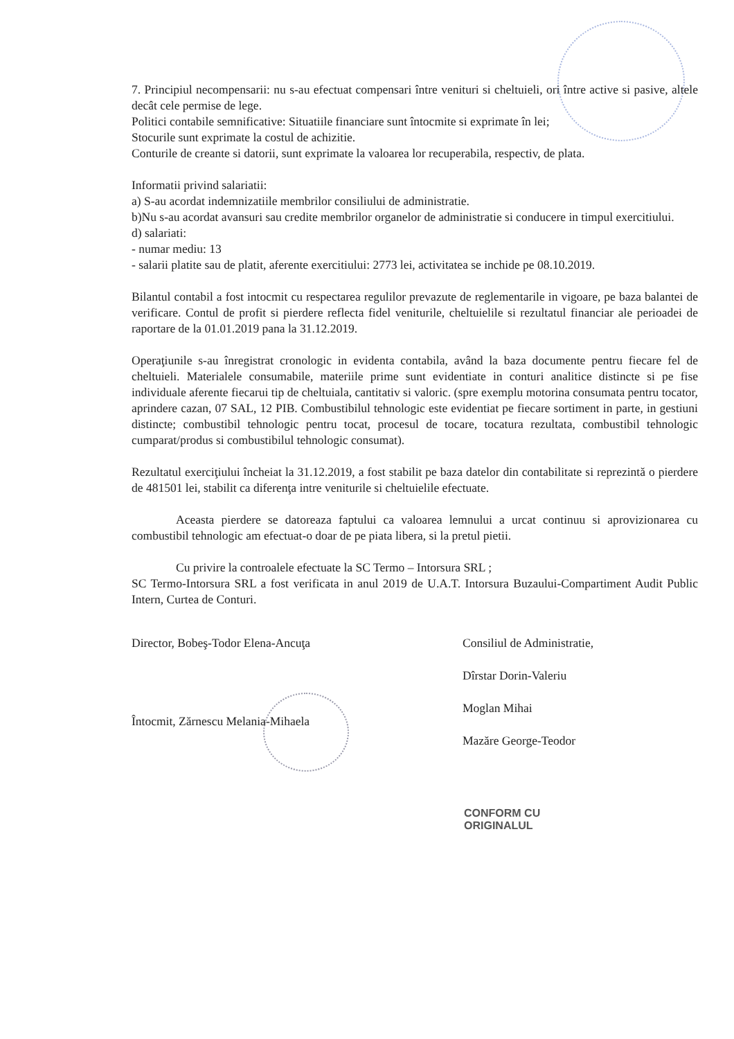7. Principiul necompensarii: nu s-au efectuat compensari între venituri si cheltuieli, ori între active si pasive, altele decât cele permise de lege.
Politici contabile semnificative: Situatiile financiare sunt întocmite si exprimate în lei;
Stocurile sunt exprimate la costul de achizitie.
Conturile de creante si datorii, sunt exprimate la valoarea lor recuperabila, respectiv, de plata.
Informatii privind salariatii:
a) S-au acordat indemnizatiile membrilor consiliului de administratie.
b)Nu s-au acordat avansuri sau credite membrilor organelor de administratie si conducere in timpul exercitiului.
d) salariati:
- numar mediu: 13
- salarii platite sau de platit, aferente exercitiului: 2773 lei, activitatea se inchide pe 08.10.2019.
Bilantul contabil a fost intocmit cu respectarea regulilor prevazute de reglementarile in vigoare, pe baza balantei de verificare. Contul de profit si pierdere reflecta fidel veniturile, cheltuielile si rezultatul financiar ale perioadei de raportare de la 01.01.2019 pana la 31.12.2019.
Operaţiunile s-au înregistrat cronologic in evidenta contabila, având la baza documente pentru fiecare fel de cheltuieli. Materialele consumabile, materiile prime sunt evidentiate in conturi analitice distincte si pe fise individuale aferente fiecarui tip de cheltuiala, cantitativ si valoric. (spre exemplu motorina consumata pentru tocator, aprindere cazan, 07 SAL, 12 PIB. Combustibilul tehnologic este evidentiat pe fiecare sortiment in parte, in gestiuni distincte; combustibil tehnologic pentru tocat, procesul de tocare, tocatura rezultata, combustibil tehnologic cumparat/produs si combustibilul tehnologic consumat).
Rezultatul exerciţiului încheiat la 31.12.2019, a fost stabilit pe baza datelor din contabilitate si reprezintă o pierdere de 481501 lei, stabilit ca diferenţa intre veniturile si cheltuielile efectuate.
Aceasta pierdere se datoreaza faptului ca valoarea lemnului a urcat continuu si aprovizionarea cu combustibil tehnologic am efectuat-o doar de pe piata libera, si la pretul pietii.
Cu privire la controalele efectuate la SC Termo – Intorsura SRL ;
SC Termo-Intorsura SRL a fost verificata in anul 2019 de U.A.T. Intorsura Buzaului-Compartiment Audit Public Intern, Curtea de Conturi.
Director, Bobeş-Todor Elena-Ancuţa
Întocmit, Zărnescu Melania-Mihaela
Consiliul de Administratie,
Dîrstar Dorin-Valeriu
Moglan Mihai
Mazăre George-Teodor
CONFORM CU
ORIGINALUL